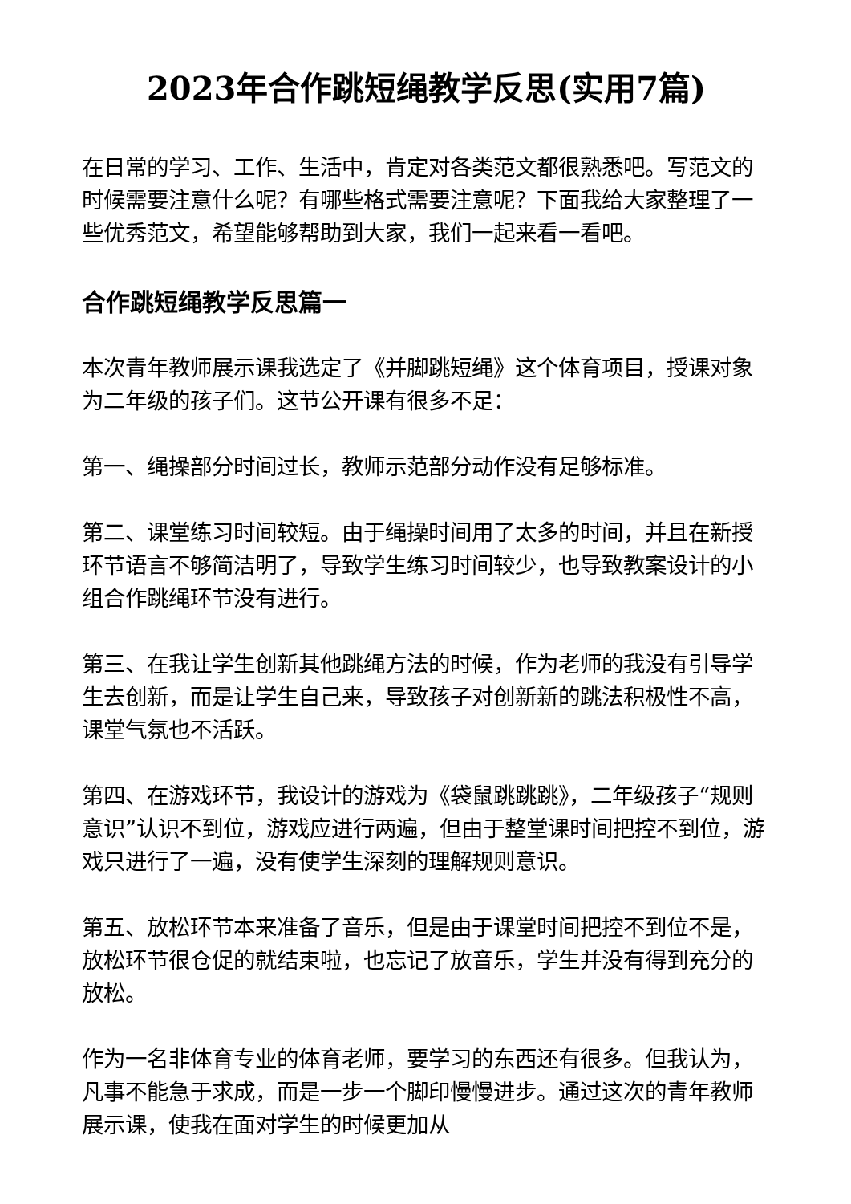2023年合作跳短绳教学反思(实用7篇)
在日常的学习、工作、生活中，肯定对各类范文都很熟悉吧。写范文的时候需要注意什么呢？有哪些格式需要注意呢？下面我给大家整理了一些优秀范文，希望能够帮助到大家，我们一起来看一看吧。
合作跳短绳教学反思篇一
本次青年教师展示课我选定了《并脚跳短绳》这个体育项目，授课对象为二年级的孩子们。这节公开课有很多不足：
第一、绳操部分时间过长，教师示范部分动作没有足够标准。
第二、课堂练习时间较短。由于绳操时间用了太多的时间，并且在新授环节语言不够简洁明了，导致学生练习时间较少，也导致教案设计的小组合作跳绳环节没有进行。
第三、在我让学生创新其他跳绳方法的时候，作为老师的我没有引导学生去创新，而是让学生自己来，导致孩子对创新新的跳法积极性不高，课堂气氛也不活跃。
第四、在游戏环节，我设计的游戏为《袋鼠跳跳跳》，二年级孩子“规则意识”认识不到位，游戏应进行两遍，但由于整堂课时间把控不到位，游戏只进行了一遍，没有使学生深刻的理解规则意识。
第五、放松环节本来准备了音乐，但是由于课堂时间把控不到位不是，放松环节很仓促的就结束啦，也忘记了放音乐，学生并没有得到充分的放松。
作为一名非体育专业的体育老师，要学习的东西还有很多。但我认为，凡事不能急于求成，而是一步一个脚印慢慢进步。通过这次的青年教师展示课，使我在面对学生的时候更加从